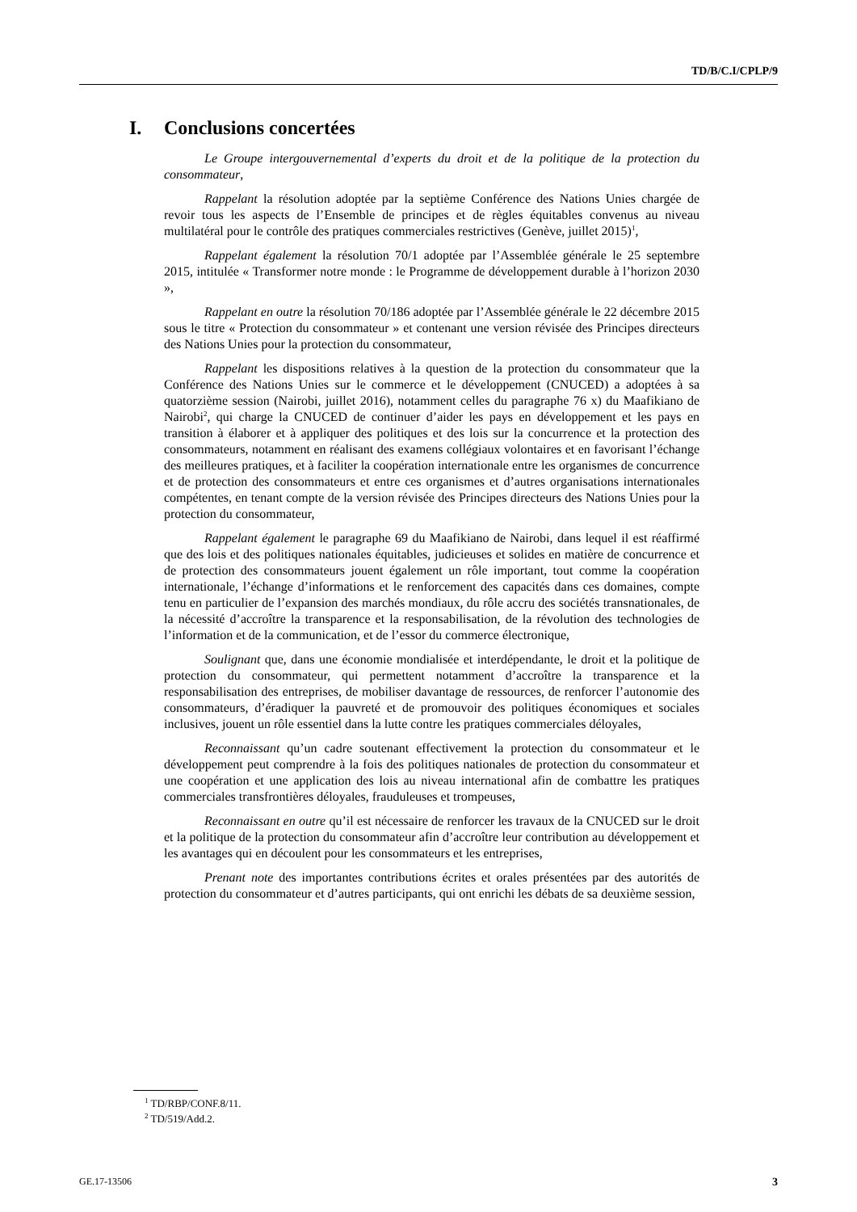TD/B/C.I/CPLP/9
I. Conclusions concertées
Le Groupe intergouvernemental d’experts du droit et de la politique de la protection du consommateur,
Rappelant la résolution adoptée par la septième Conférence des Nations Unies chargée de revoir tous les aspects de l’Ensemble de principes et de règles équitables convenus au niveau multilatéral pour le contrôle des pratiques commerciales restrictives (Genève, juillet 2015)<sup>1</sup>,
Rappelant également la résolution 70/1 adoptée par l’Assemblée générale le 25 septembre 2015, intitulée « Transformer notre monde : le Programme de développement durable à l’horizon 2030 »,
Rappelant en outre la résolution 70/186 adoptée par l’Assemblée générale le 22 décembre 2015 sous le titre « Protection du consommateur » et contenant une version révisée des Principes directeurs des Nations Unies pour la protection du consommateur,
Rappelant les dispositions relatives à la question de la protection du consommateur que la Conférence des Nations Unies sur le commerce et le développement (CNUCED) a adoptées à sa quatorzième session (Nairobi, juillet 2016), notamment celles du paragraphe 76 x) du Maafikiano de Nairobi<sup>2</sup>, qui charge la CNUCED de continuer d’aider les pays en développement et les pays en transition à élaborer et à appliquer des politiques et des lois sur la concurrence et la protection des consommateurs, notamment en réalisant des examens collégiaux volontaires et en favorisant l’échange des meilleures pratiques, et à faciliter la coopération internationale entre les organismes de concurrence et de protection des consommateurs et entre ces organismes et d’autres organisations internationales compétentes, en tenant compte de la version révisée des Principes directeurs des Nations Unies pour la protection du consommateur,
Rappelant également le paragraphe 69 du Maafikiano de Nairobi, dans lequel il est réaffirmé que des lois et des politiques nationales équitables, judicieuses et solides en matière de concurrence et de protection des consommateurs jouent également un rôle important, tout comme la coopération internationale, l’échange d’informations et le renforcement des capacités dans ces domaines, compte tenu en particulier de l’expansion des marchés mondiaux, du rôle accru des sociétés transnationales, de la nécessité d’accroître la transparence et la responsabilisation, de la révolution des technologies de l’information et de la communication, et de l’essor du commerce électronique,
Soulignant que, dans une économie mondialisée et interdépendante, le droit et la politique de protection du consommateur, qui permettent notamment d’accroître la transparence et la responsabilisation des entreprises, de mobiliser davantage de ressources, de renforcer l’autonomie des consommateurs, d’éradiquer la pauvreté et de promouvoir des politiques économiques et sociales inclusives, jouent un rôle essentiel dans la lutte contre les pratiques commerciales déloyales,
Reconnaissant qu’un cadre soutenant effectivement la protection du consommateur et le développement peut comprendre à la fois des politiques nationales de protection du consommateur et une coopération et une application des lois au niveau international afin de combattre les pratiques commerciales transfrontières déloyales, frauduleuses et trompeuses,
Reconnaissant en outre qu’il est nécessaire de renforcer les travaux de la CNUCED sur le droit et la politique de la protection du consommateur afin d’accroître leur contribution au développement et les avantages qui en découlent pour les consommateurs et les entreprises,
Prenant note des importantes contributions écrites et orales présentées par des autorités de protection du consommateur et d’autres participants, qui ont enrichi les débats de sa deuxième session,
<sup>1</sup> TD/RBP/CONF.8/11.
<sup>2</sup> TD/519/Add.2.
GE.17-13506 3